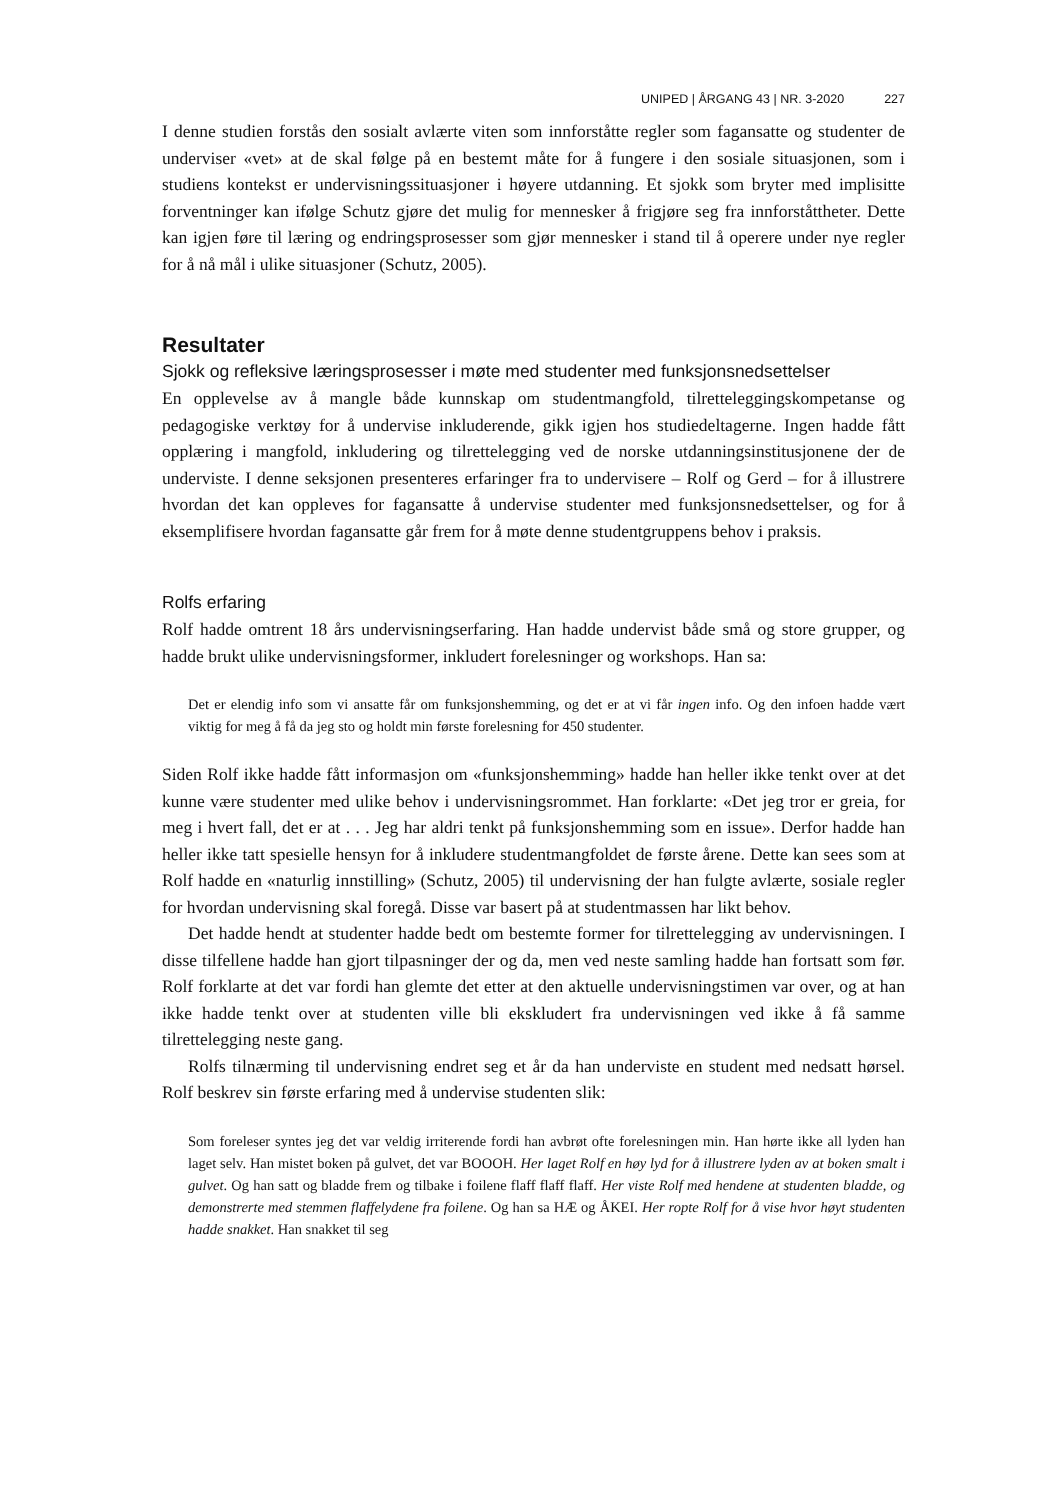UNIPED | ÅRGANG 43 | NR. 3-2020 227
I denne studien forstås den sosialt avlærte viten som innforståtte regler som fagansatte og studenter de underviser «vet» at de skal følge på en bestemt måte for å fungere i den sosiale situasjonen, som i studiens kontekst er undervisningssituasjoner i høyere utdanning. Et sjokk som bryter med implisitte forventninger kan ifølge Schutz gjøre det mulig for mennesker å frigjøre seg fra innforståttheter. Dette kan igjen føre til læring og endringsprosesser som gjør mennesker i stand til å operere under nye regler for å nå mål i ulike situasjoner (Schutz, 2005).
Resultater
Sjokk og refleksive læringsprosesser i møte med studenter med funksjonsnedsettelser
En opplevelse av å mangle både kunnskap om studentmangfold, tilretteleggingskompetanse og pedagogiske verktøy for å undervise inkluderende, gikk igjen hos studiedeltagerne. Ingen hadde fått opplæring i mangfold, inkludering og tilrettelegging ved de norske utdanningsinstitusjonene der de underviste. I denne seksjonen presenteres erfaringer fra to undervisere – Rolf og Gerd – for å illustrere hvordan det kan oppleves for fagansatte å undervise studenter med funksjonsnedsettelser, og for å eksemplifisere hvordan fagansatte går frem for å møte denne studentgruppens behov i praksis.
Rolfs erfaring
Rolf hadde omtrent 18 års undervisningserfaring. Han hadde undervist både små og store grupper, og hadde brukt ulike undervisningsformer, inkludert forelesninger og workshops. Han sa:
Det er elendig info som vi ansatte får om funksjonshemming, og det er at vi får ingen info. Og den infoen hadde vært viktig for meg å få da jeg sto og holdt min første forelesning for 450 studenter.
Siden Rolf ikke hadde fått informasjon om «funksjonshemming» hadde han heller ikke tenkt over at det kunne være studenter med ulike behov i undervisningsrommet. Han forklarte: «Det jeg tror er greia, for meg i hvert fall, det er at . . . Jeg har aldri tenkt på funksjonshemming som en issue». Derfor hadde han heller ikke tatt spesielle hensyn for å inkludere studentmangfoldet de første årene. Dette kan sees som at Rolf hadde en «naturlig innstilling» (Schutz, 2005) til undervisning der han fulgte avlærte, sosiale regler for hvordan undervisning skal foregå. Disse var basert på at studentmassen har likt behov.
Det hadde hendt at studenter hadde bedt om bestemte former for tilrettelegging av undervisningen. I disse tilfellene hadde han gjort tilpasninger der og da, men ved neste samling hadde han fortsatt som før. Rolf forklarte at det var fordi han glemte det etter at den aktuelle undervisningstimen var over, og at han ikke hadde tenkt over at studenten ville bli ekskludert fra undervisningen ved ikke å få samme tilrettelegging neste gang.
Rolfs tilnærming til undervisning endret seg et år da han underviste en student med nedsatt hørsel. Rolf beskrev sin første erfaring med å undervise studenten slik:
Som foreleser syntes jeg det var veldig irriterende fordi han avbrøt ofte forelesningen min. Han hørte ikke all lyden han laget selv. Han mistet boken på gulvet, det var BOOOH. Her laget Rolf en høy lyd for å illustrere lyden av at boken smalt i gulvet. Og han satt og bladde frem og tilbake i foilene flaff flaff flaff. Her viste Rolf med hendene at studenten bladde, og demonstrerte med stemmen flaffelydene fra foilene. Og han sa HÆ og ÅKEI. Her ropte Rolf for å vise hvor høyt studenten hadde snakket. Han snakket til seg